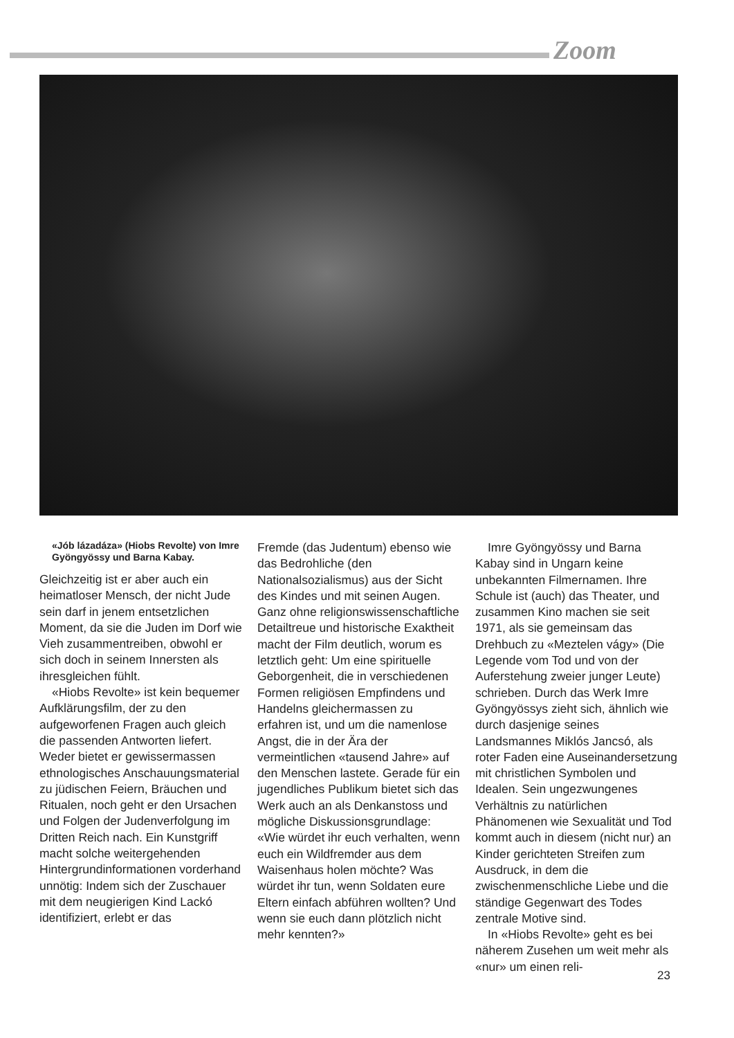Zoom
«Jób lázadáza» (Hiobs Revolte) von Imre Gyöngyössy und Barna Kabay.
Gleichzeitig ist er aber auch ein heimatloser Mensch, der nicht Jude sein darf in jenem entsetzlichen Moment, da sie die Juden im Dorf wie Vieh zusammentreiben, obwohl er sich doch in seinem Innersten als ihresgleichen fühlt.
«Hiobs Revolte» ist kein bequemer Aufklärungsfilm, der zu den aufgeworfenen Fragen auch gleich die passenden Antworten liefert. Weder bietet er gewissermassen ethnologisches Anschauungsmaterial zu jüdischen Feiern, Bräuchen und Ritualen, noch geht er den Ursachen und Folgen der Judenverfolgung im Dritten Reich nach. Ein Kunstgriff macht solche weitergehenden Hintergrundinformationen vorderhand unnötig: Indem sich der Zuschauer mit dem neugierigen Kind Lackó identifiziert, erlebt er das
Fremde (das Judentum) ebenso wie das Bedrohliche (den Nationalsozialismus) aus der Sicht des Kindes und mit seinen Augen. Ganz ohne religionswissenschaftliche Detailtreue und historische Exaktheit macht der Film deutlich, worum es letztlich geht: Um eine spirituelle Geborgenheit, die in verschiedenen Formen religiösen Empfindens und Handelns gleichermassen zu erfahren ist, und um die namenlose Angst, die in der Ära der vermeintlichen «tausend Jahre» auf den Menschen lastete. Gerade für ein jugendliches Publikum bietet sich das Werk auch an als Denkanstoss und mögliche Diskussionsgrundlage: «Wie würdet ihr euch verhalten, wenn euch ein Wildfremder aus dem Waisenhaus holen möchte? Was würdet ihr tun, wenn Soldaten eure Eltern einfach abführen wollten? Und wenn sie euch dann plötzlich nicht mehr kennten?»
Imre Gyöngyössy und Barna Kabay sind in Ungarn keine unbekannten Filmernamen. Ihre Schule ist (auch) das Theater, und zusammen Kino machen sie seit 1971, als sie gemeinsam das Drehbuch zu «Meztelen vágy» (Die Legende vom Tod und von der Auferstehung zweier junger Leute) schrieben. Durch das Werk Imre Gyöngyössys zieht sich, ähnlich wie durch dasjenige seines Landsmannes Miklós Jancsó, als roter Faden eine Auseinandersetzung mit christlichen Symbolen und Idealen. Sein ungezwungenes Verhältnis zu natürlichen Phänomenen wie Sexualität und Tod kommt auch in diesem (nicht nur) an Kinder gerichteten Streifen zum Ausdruck, in dem die zwischenmenschliche Liebe und die ständige Gegenwart des Todes zentrale Motive sind.
In «Hiobs Revolte» geht es bei näherem Zusehen um weit mehr als «nur» um einen reli-
23